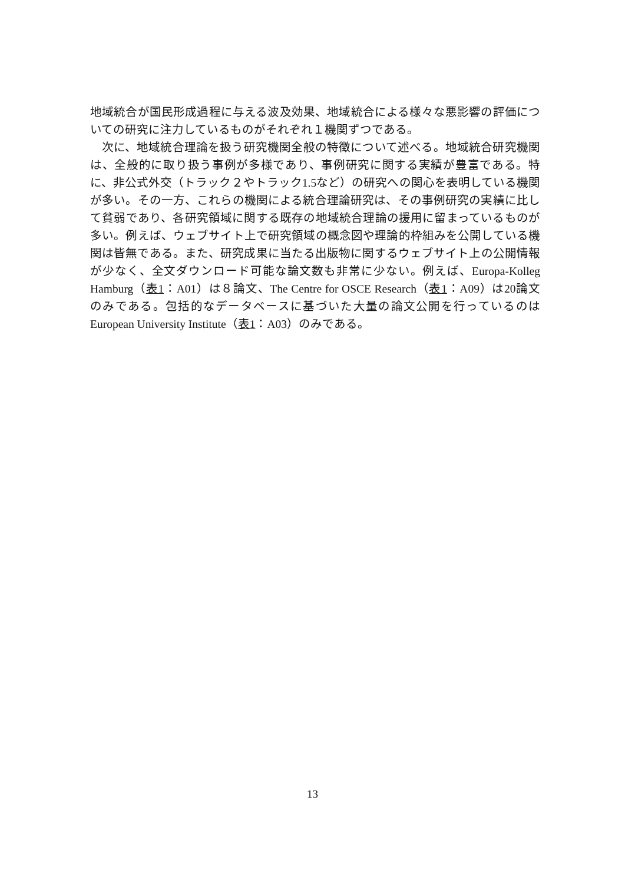地域統合が国民形成過程に与える波及効果、地域統合による様々な悪影響の評価についての研究に注力しているものがそれぞれ１機関ずつである。
次に、地域統合理論を扱う研究機関全般の特徴について述べる。地域統合研究機関は、全般的に取り扱う事例が多様であり、事例研究に関する実績が豊富である。特に、非公式外交（トラック２やトラック1.5など）の研究への関心を表明している機関が多い。その一方、これらの機関による統合理論研究は、その事例研究の実績に比して貧弱であり、各研究領域に関する既存の地域統合理論の援用に留まっているものが多い。例えば、ウェブサイト上で研究領域の概念図や理論的枠組みを公開している機関は皆無である。また、研究成果に当たる出版物に関するウェブサイト上の公開情報が少なく、全文ダウンロード可能な論文数も非常に少ない。例えば、Europa-Kolleg Hamburg（表1：A01）は８論文、The Centre for OSCE Research（表1：A09）は20論文のみである。包括的なデータベースに基づいた大量の論文公開を行っているのはEuropean University Institute（表1：A03）のみである。
13